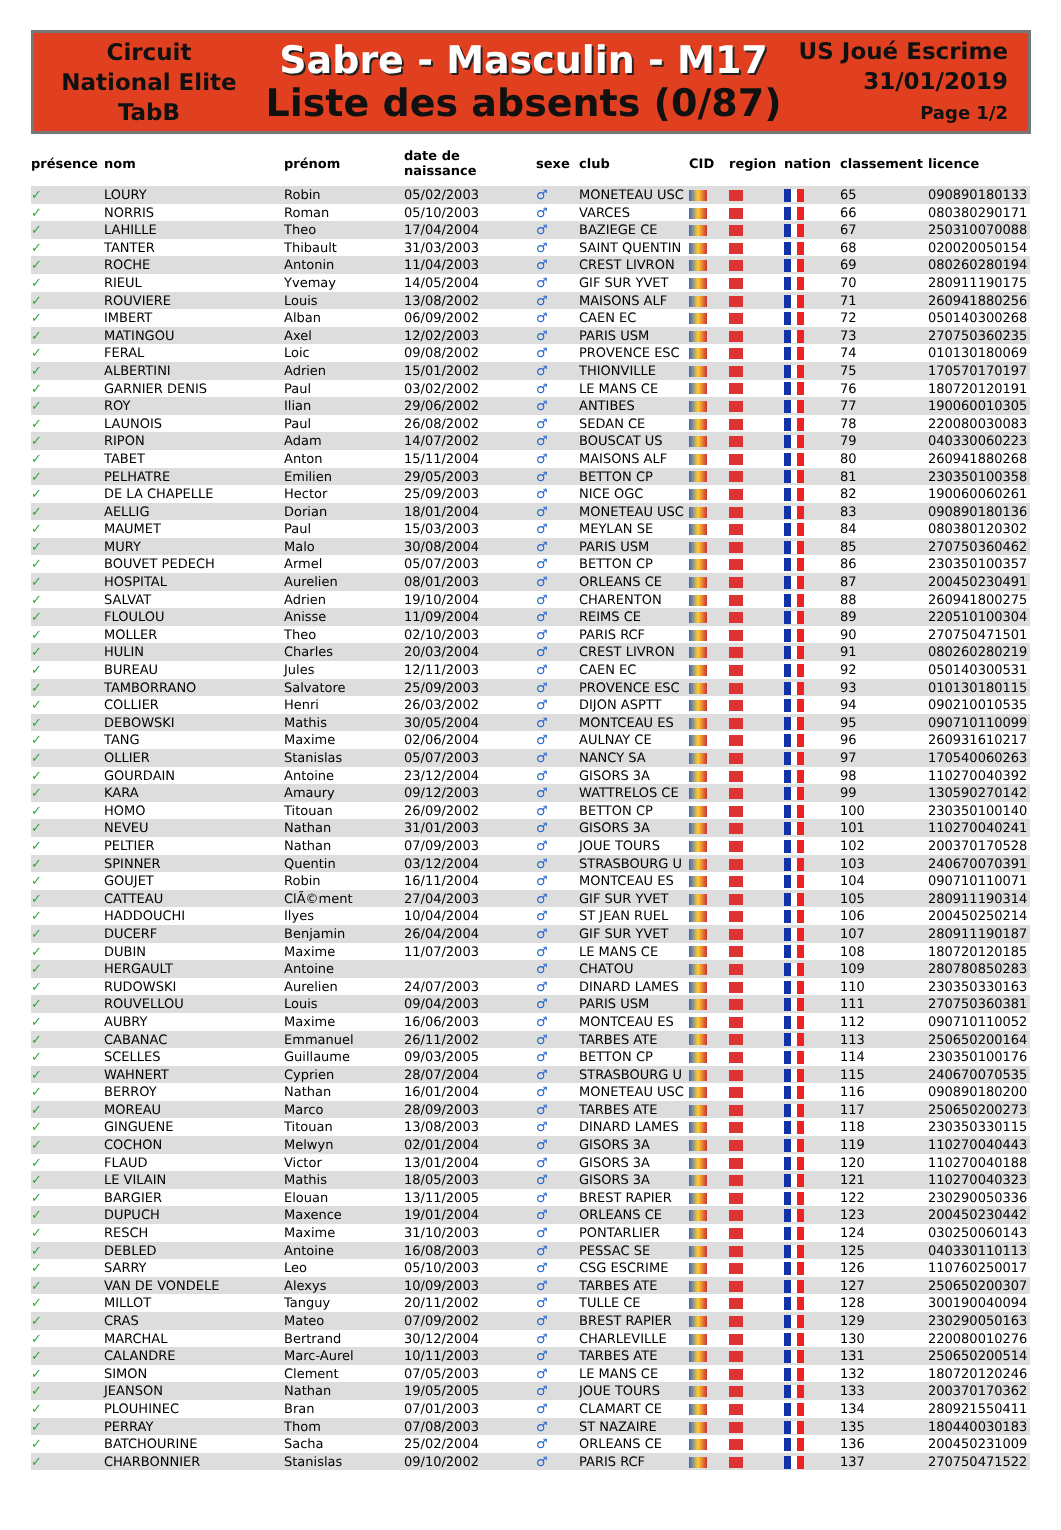Circuit
National Elite
TabB
Sabre - Masculin - M17
Liste des absents (0/87)
US Joué Escrime
31/01/2019
Page 1/2
| présence | nom | prénom | date de naissance | sexe | club | CID | region | nation | classement | licence |
| --- | --- | --- | --- | --- | --- | --- | --- | --- | --- | --- |
| ✓ | LOURY | Robin | 05/02/2003 | ♂ | MONETEAU USC | | | | 65 | 090890180133 |
| ✓ | NORRIS | Roman | 05/10/2003 | ♂ | VARCES | | | | 66 | 080380290171 |
| ✓ | LAHILLE | Theo | 17/04/2004 | ♂ | BAZIEGE CE | | | | 67 | 250310070088 |
| ✓ | TANTER | Thibault | 31/03/2003 | ♂ | SAINT QUENTIN | | | | 68 | 020020050154 |
| ✓ | ROCHE | Antonin | 11/04/2003 | ♂ | CREST LIVRON | | | | 69 | 080260280194 |
| ✓ | RIEUL | Yvemay | 14/05/2004 | ♂ | GIF SUR YVET | | | | 70 | 280911190175 |
| ✓ | ROUVIERE | Louis | 13/08/2002 | ♂ | MAISONS ALF | | | | 71 | 260941880256 |
| ✓ | IMBERT | Alban | 06/09/2002 | ♂ | CAEN EC | | | | 72 | 050140300268 |
| ✓ | MATINGOU | Axel | 12/02/2003 | ♂ | PARIS USM | | | | 73 | 270750360235 |
| ✓ | FERAL | Loic | 09/08/2002 | ♂ | PROVENCE ESC | | | | 74 | 010130180069 |
| ✓ | ALBERTINI | Adrien | 15/01/2002 | ♂ | THIONVILLE | | | | 75 | 170570170197 |
| ✓ | GARNIER DENIS | Paul | 03/02/2002 | ♂ | LE MANS CE | | | | 76 | 180720120191 |
| ✓ | ROY | Ilian | 29/06/2002 | ♂ | ANTIBES | | | | 77 | 190060010305 |
| ✓ | LAUNOIS | Paul | 26/08/2002 | ♂ | SEDAN CE | | | | 78 | 220080030083 |
| ✓ | RIPON | Adam | 14/07/2002 | ♂ | BOUSCAT US | | | | 79 | 040330060223 |
| ✓ | TABET | Anton | 15/11/2004 | ♂ | MAISONS ALF | | | | 80 | 260941880268 |
| ✓ | PELHATRE | Emilien | 29/05/2003 | ♂ | BETTON CP | | | | 81 | 230350100358 |
| ✓ | DE LA CHAPELLE | Hector | 25/09/2003 | ♂ | NICE OGC | | | | 82 | 190060060261 |
| ✓ | AELLIG | Dorian | 18/01/2004 | ♂ | MONETEAU USC | | | | 83 | 090890180136 |
| ✓ | MAUMET | Paul | 15/03/2003 | ♂ | MEYLAN SE | | | | 84 | 080380120302 |
| ✓ | MURY | Malo | 30/08/2004 | ♂ | PARIS USM | | | | 85 | 270750360462 |
| ✓ | BOUVET PEDECH | Armel | 05/07/2003 | ♂ | BETTON CP | | | | 86 | 230350100357 |
| ✓ | HOSPITAL | Aurelien | 08/01/2003 | ♂ | ORLEANS CE | | | | 87 | 200450230491 |
| ✓ | SALVAT | Adrien | 19/10/2004 | ♂ | CHARENTON | | | | 88 | 260941800275 |
| ✓ | FLOULOU | Anisse | 11/09/2004 | ♂ | REIMS CE | | | | 89 | 220510100304 |
| ✓ | MOLLER | Theo | 02/10/2003 | ♂ | PARIS RCF | | | | 90 | 270750471501 |
| ✓ | HULIN | Charles | 20/03/2004 | ♂ | CREST LIVRON | | | | 91 | 080260280219 |
| ✓ | BUREAU | Jules | 12/11/2003 | ♂ | CAEN EC | | | | 92 | 050140300531 |
| ✓ | TAMBORRANO | Salvatore | 25/09/2003 | ♂ | PROVENCE ESC | | | | 93 | 010130180115 |
| ✓ | COLLIER | Henri | 26/03/2002 | ♂ | DIJON ASPTT | | | | 94 | 090210010535 |
| ✓ | DEBOWSKI | Mathis | 30/05/2004 | ♂ | MONTCEAU ES | | | | 95 | 090710110099 |
| ✓ | TANG | Maxime | 02/06/2004 | ♂ | AULNAY CE | | | | 96 | 260931610217 |
| ✓ | OLLIER | Stanislas | 05/07/2003 | ♂ | NANCY SA | | | | 97 | 170540060263 |
| ✓ | GOURDAIN | Antoine | 23/12/2004 | ♂ | GISORS 3A | | | | 98 | 110270040392 |
| ✓ | KARA | Amaury | 09/12/2003 | ♂ | WATTRELOS CE | | | | 99 | 130590270142 |
| ✓ | HOMO | Titouan | 26/09/2002 | ♂ | BETTON CP | | | | 100 | 230350100140 |
| ✓ | NEVEU | Nathan | 31/01/2003 | ♂ | GISORS 3A | | | | 101 | 110270040241 |
| ✓ | PELTIER | Nathan | 07/09/2003 | ♂ | JOUE TOURS | | | | 102 | 200370170528 |
| ✓ | SPINNER | Quentin | 03/12/2004 | ♂ | STRASBOURG U | | | | 103 | 240670070391 |
| ✓ | GOUJET | Robin | 16/11/2004 | ♂ | MONTCEAU ES | | | | 104 | 090710110071 |
| ✓ | CATTEAU | ClÃ©ment | 27/04/2003 | ♂ | GIF SUR YVET | | | | 105 | 280911190314 |
| ✓ | HADDOUCHI | Ilyes | 10/04/2004 | ♂ | ST JEAN RUEL | | | | 106 | 200450250214 |
| ✓ | DUCERF | Benjamin | 26/04/2004 | ♂ | GIF SUR YVET | | | | 107 | 280911190187 |
| ✓ | DUBIN | Maxime | 11/07/2003 | ♂ | LE MANS CE | | | | 108 | 180720120185 |
| ✓ | HERGAULT | Antoine | | ♂ | CHATOU | | | | 109 | 280780850283 |
| ✓ | RUDOWSKI | Aurelien | 24/07/2003 | ♂ | DINARD LAMES | | | | 110 | 230350330163 |
| ✓ | ROUVELLOU | Louis | 09/04/2003 | ♂ | PARIS USM | | | | 111 | 270750360381 |
| ✓ | AUBRY | Maxime | 16/06/2003 | ♂ | MONTCEAU ES | | | | 112 | 090710110052 |
| ✓ | CABANAC | Emmanuel | 26/11/2002 | ♂ | TARBES ATE | | | | 113 | 250650200164 |
| ✓ | SCELLES | Guillaume | 09/03/2005 | ♂ | BETTON CP | | | | 114 | 230350100176 |
| ✓ | WAHNERT | Cyprien | 28/07/2004 | ♂ | STRASBOURG U | | | | 115 | 240670070535 |
| ✓ | BERROY | Nathan | 16/01/2004 | ♂ | MONETEAU USC | | | | 116 | 090890180200 |
| ✓ | MOREAU | Marco | 28/09/2003 | ♂ | TARBES ATE | | | | 117 | 250650200273 |
| ✓ | GINGUENE | Titouan | 13/08/2003 | ♂ | DINARD LAMES | | | | 118 | 230350330115 |
| ✓ | COCHON | Melwyn | 02/01/2004 | ♂ | GISORS 3A | | | | 119 | 110270040443 |
| ✓ | FLAUD | Victor | 13/01/2004 | ♂ | GISORS 3A | | | | 120 | 110270040188 |
| ✓ | LE VILAIN | Mathis | 18/05/2003 | ♂ | GISORS 3A | | | | 121 | 110270040323 |
| ✓ | BARGIER | Elouan | 13/11/2005 | ♂ | BREST RAPIER | | | | 122 | 230290050336 |
| ✓ | DUPUCH | Maxence | 19/01/2004 | ♂ | ORLEANS CE | | | | 123 | 200450230442 |
| ✓ | RESCH | Maxime | 31/10/2003 | ♂ | PONTARLIER | | | | 124 | 030250060143 |
| ✓ | DEBLED | Antoine | 16/08/2003 | ♂ | PESSAC SE | | | | 125 | 040330110113 |
| ✓ | SARRY | Leo | 05/10/2003 | ♂ | CSG ESCRIME | | | | 126 | 110760250017 |
| ✓ | VAN DE VONDELE | Alexys | 10/09/2003 | ♂ | TARBES ATE | | | | 127 | 250650200307 |
| ✓ | MILLOT | Tanguy | 20/11/2002 | ♂ | TULLE CE | | | | 128 | 300190040094 |
| ✓ | CRAS | Mateo | 07/09/2002 | ♂ | BREST RAPIER | | | | 129 | 230290050163 |
| ✓ | MARCHAL | Bertrand | 30/12/2004 | ♂ | CHARLEVILLE | | | | 130 | 220080010276 |
| ✓ | CALANDRE | Marc-Aurel | 10/11/2003 | ♂ | TARBES ATE | | | | 131 | 250650200514 |
| ✓ | SIMON | Clement | 07/05/2003 | ♂ | LE MANS CE | | | | 132 | 180720120246 |
| ✓ | JEANSON | Nathan | 19/05/2005 | ♂ | JOUE TOURS | | | | 133 | 200370170362 |
| ✓ | PLOUHINEC | Bran | 07/01/2003 | ♂ | CLAMART CE | | | | 134 | 280921550411 |
| ✓ | PERRAY | Thom | 07/08/2003 | ♂ | ST NAZAIRE | | | | 135 | 180440030183 |
| ✓ | BATCHOURINE | Sacha | 25/02/2004 | ♂ | ORLEANS CE | | | | 136 | 200450231009 |
| ✓ | CHARBONNIER | Stanislas | 09/10/2002 | ♂ | PARIS RCF | | | | 137 | 270750471522 |